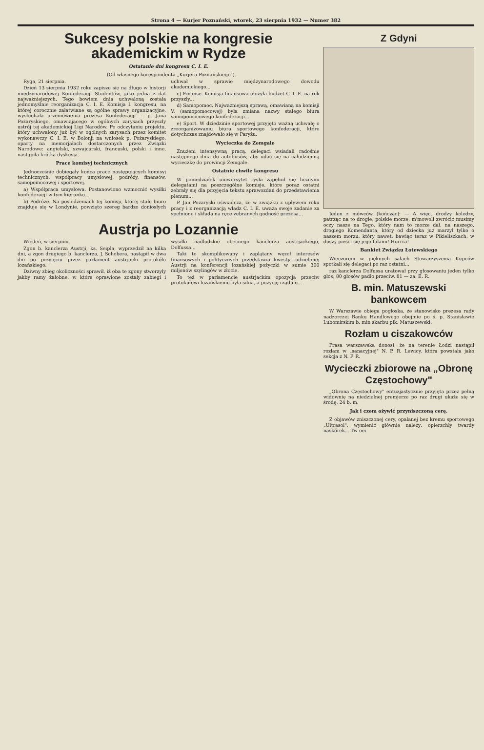Strona 4 — Kurjer Poznański, wtorek, 23 sierpnia 1932 — Numer 382
Sukcesy polskie na kongresie akademickim w Rydze
Ostatanie dni kongresu C. I. E.
(Od własnego korespondenta „Kurjera Poznańskiego").
Ryga, 21 sierpnia.
Dzień 13 sierpnia 1932 roku zapisze się na długo w historji międzynarodowej Konfederacji Studentów, jako jedna z dat najważniejszych. Tego bowiem dnia uchwaloną została jednomyślnie reorganizacja C. I. E. Komisja I. kongresu, na której corocznie załatwiane są ogólne sprawy organizacyjne, wysłuchała przemówienia prezesa Konfederacji — p. Jana Pożaryskiego, omawiającego w ogólnych zarysach przyszły ustrój tej akademickiej Ligi Narodów. Po odczytaniu projektu, który uchwalony już był w ogólnych zarysach przez komitet wykonawczy C. I. E. w Bolonji na wniosek p. Pożaryskiego, oparty na memorjałach dostarczonych przez Związki Narodowe: angielski, szwajcarski, francuski, polski i inne, nastąpiła krótka dyskusja.
Prace komisyj technicznych
Jednocześnie dobiegały końca prace następujących komisyj technicznych: współpracy umysłowej, podróży, finansów, samopomocowej i sportowej.
a) Współpraca umysłowa. Postanowiono wzmocnić wysiłki konfederacji w tym kierunku...
b) Podróże. Na posiedzeniach tej komisji, której stałe biuro znajduje się w Londynie, powzięto szereg bardzo doniosłych uchwał w sprawie międzynarodowego dowodu akademickiego...
c) Finanse. Komisja finansowa ułożyła budżet C. I. E. na rok przyszły...
d) Samopomoc. Najważniejszą sprawą, omawianą na komisji V. (samopomocowej) była zmiana nazwy stałego biura samopomocowego konfederacji...
e) Sport. W dziedzinie sportowej przyjęto ważną uchwałę o zreorganizowaniu biura sportowego konfederacji, które dotychczas znajdowało się w Paryżu.
Wycieczka do Zemgale
Znużeni intensywną pracą, delegaci wsiadali radośnie następnego dnia do autobusów, aby udać się na całodzienną wycieczkę do prowincji Zemgale.
Ostatnie chwile kongresu
W poniedziałek uniwersytet ryski zapełnił się licznymi delegatami na poszczególne komisje, które poraz ostatni zebrały się dla przyjęcia tekstu sprawozdań do przedstawienia plenum...
P. Jan Pożaryski oświadcza, że w związku z upływem roku pracy i z reorganizacją władz C. I. E. uważa swoje zadanie za spełnione i składa na ręce zebranych godność prezesa...
Austrja po Lozannie
Wiedeń, w sierpniu.
Zgon b. kanclerza Austrji, ks. Seipla, wyprzedził na kilka dni, a zgon drugiego b. kanclerza, J. Schobera, nastąpił w dwa dni po przyjęciu przez parlament austrjacki protokółu lozańskiego.
Dziwny zbieg okoliczności sprawił, iż oba te zgony stworzyły jakby ramy żałobne, w które oprawione zostały zabiegi i wysiłki nadludzkie obecnego kanclerza austrjackiego, Dolfussa...
Taki to skomplikowany i zaplątany węzeł interesów finansowych i politycznych przedstawia kwestja udzielonej Austrji na konferencji lozańskiej pożyczki w sumie 300 miljonów szylingów w złocie.
To też w parlamencie austrjackim opozycja przeciw protokułowi lozańskiemu była silna, a pozycję rządu o...
Z Gdyni
Jeden z mówców (kończąc): — A więc, drodzy koledzy, patrząc na to drogie, polskie morze, m'mowoli zwrócić musimy oczy nasze na Tego, który nam to morze dał, na naszego, drogiego Komendanta, który od dziecka już marzył tylko o naszem morzu, który nawet, bawiąc teraz w Pikieliszkach, w duszy pieści się jego falami! Hurrra!
Bankiet Związku Łotewskiego
Wieczorem w pięknych salach Stowarzyszenia Kupców spotkali się delegaci po raz ostatni...
raz kanclerza Dolfussa uratował przy głosowaniu jeden tylko głos; 80 głosów padło przeciw, 81 — za. E. R.
B. min. Matuszewski bankowcem
W Warszawie obiega pogłoska, że stanowisko prezesa rady nadzorczej Banku Handlowego obejmie po ś. p. Stanisławie Lubomirskim b. min skarbu płk. Matuszewski.
Rozłam u ciszakowców
Prasa warszawska donosi, że na terenie Łodzi nastąpił rozłam w „sanacyjnej" N. P. R. Lewicy, która powstała jako sekcja z N. P. R.
Wycieczki zbiorowe na „Obronę Częstochowy"
„Obrona Częstochowy" entuzjastycznie przyjęta przez pełną widownię na niedzielnej premjerze po raz drugi ukaże się w środę, 24 b. m.
Jak i czem ożywić przyniszczoną cerę.
Z objawów zniszczonej cery, opalanej bez kremu sportowego „Ultrasol", wymienić głównie należy: opierzchły twardy naskórek... Tw oei